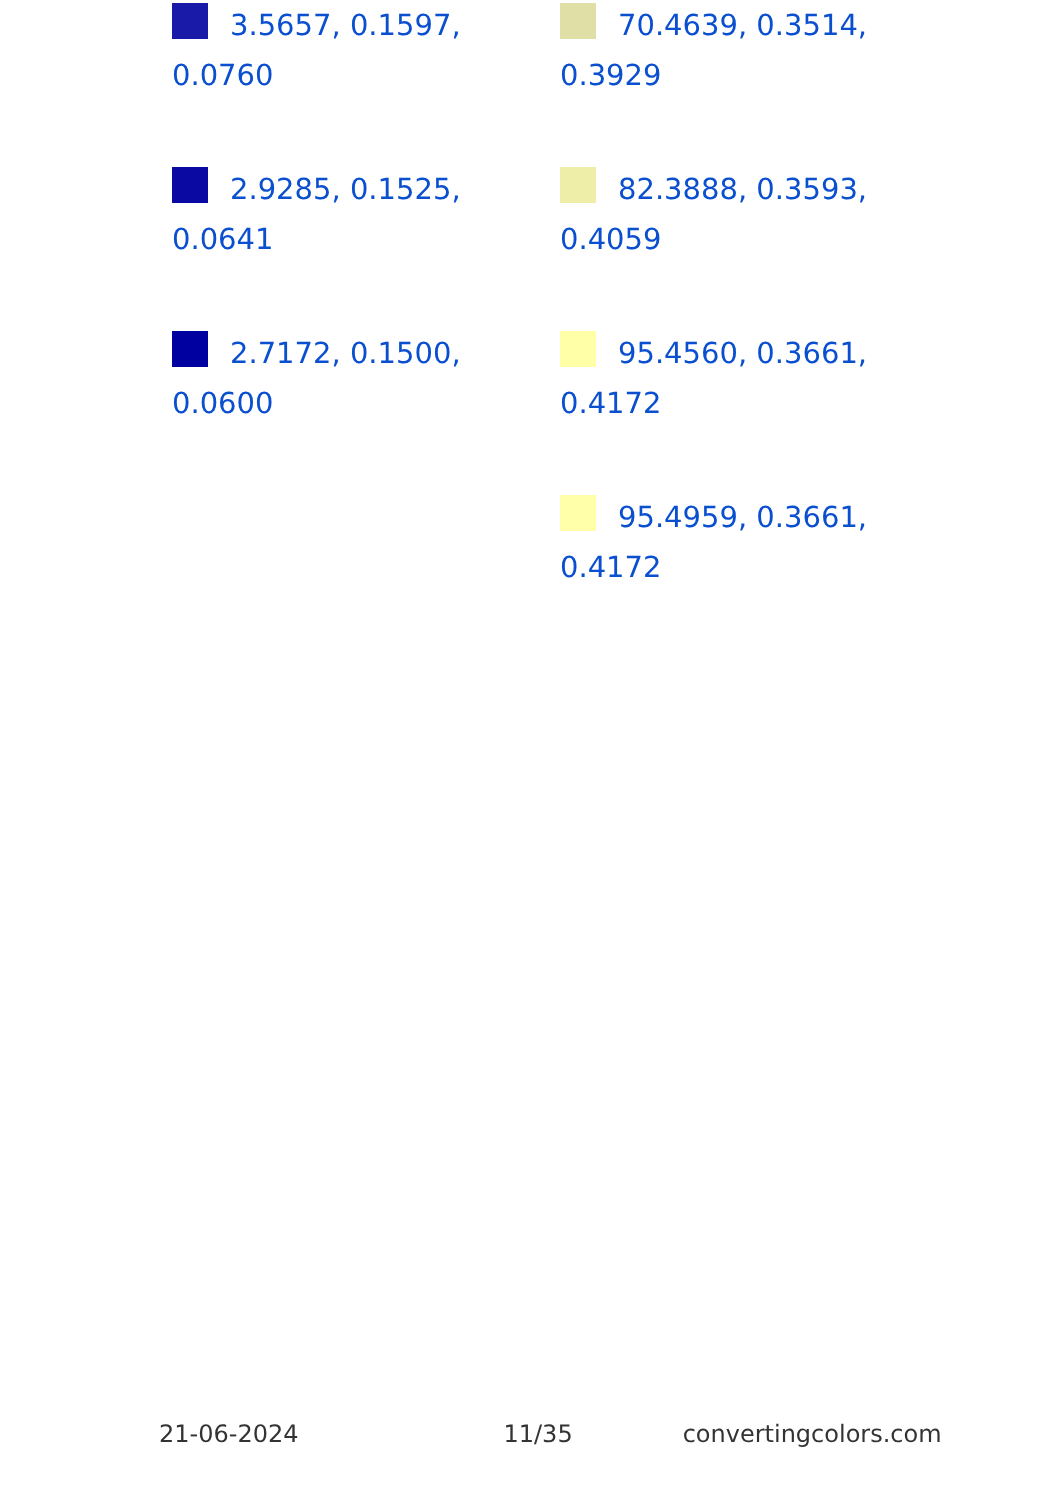3.5657, 0.1597, 0.0760
2.9285, 0.1525, 0.0641
2.7172, 0.1500, 0.0600
70.4639, 0.3514, 0.3929
82.3888, 0.3593, 0.4059
95.4560, 0.3661, 0.4172
95.4959, 0.3661, 0.4172
21-06-2024 11/35 convertingcolors.com